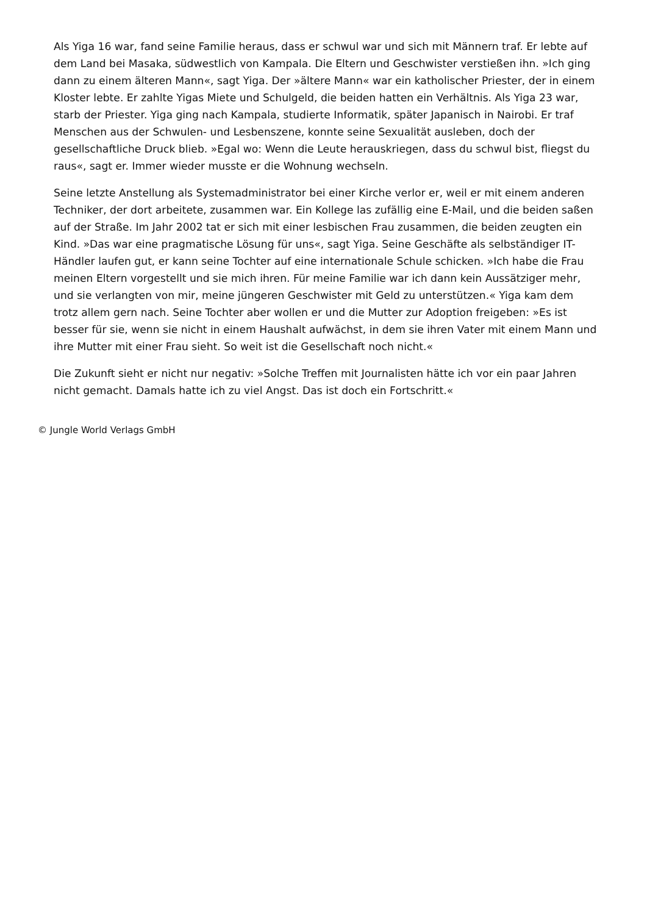Als Yiga 16 war, fand seine Familie heraus, dass er schwul war und sich mit Männern traf. Er lebte auf dem Land bei Masaka, südwestlich von Kampala. Die Eltern und Geschwister verstießen ihn. »Ich ging dann zu einem älteren Mann«, sagt Yiga. Der »ältere Mann« war ein katholischer Priester, der in einem Kloster lebte. Er zahlte Yigas Miete und Schulgeld, die beiden hatten ein Verhältnis. Als Yiga 23 war, starb der Priester. Yiga ging nach Kampala, studierte Informatik, später Japanisch in Nairobi. Er traf Menschen aus der Schwulen- und Lesbenszene, konnte seine Sexualität ausleben, doch der gesellschaftliche Druck blieb. »Egal wo: Wenn die Leute herauskriegen, dass du schwul bist, fliegst du raus«, sagt er. Immer wieder musste er die Wohnung wechseln.
Seine letzte Anstellung als Systemadministrator bei einer Kirche verlor er, weil er mit einem anderen Techniker, der dort arbeitete, zusammen war. Ein Kollege las zufällig eine E-Mail, und die beiden saßen auf der Straße. Im Jahr 2002 tat er sich mit einer lesbischen Frau zusammen, die beiden zeugten ein Kind. »Das war eine pragmatische Lösung für uns«, sagt Yiga. Seine Geschäfte als selbständiger IT-Händler laufen gut, er kann seine Tochter auf eine internationale Schule schicken. »Ich habe die Frau meinen Eltern vorgestellt und sie mich ihren. Für meine Familie war ich dann kein Aussätziger mehr, und sie verlangten von mir, meine jüngeren Geschwister mit Geld zu unterstützen.« Yiga kam dem trotz allem gern nach. Seine Tochter aber wollen er und die Mutter zur Adoption freigeben: »Es ist besser für sie, wenn sie nicht in einem Haushalt aufwächst, in dem sie ihren Vater mit einem Mann und ihre Mutter mit einer Frau sieht. So weit ist die Gesellschaft noch nicht.«
Die Zukunft sieht er nicht nur negativ: »Solche Treffen mit Journalisten hätte ich vor ein paar Jahren nicht gemacht. Damals hatte ich zu viel Angst. Das ist doch ein Fortschritt.«
© Jungle World Verlags GmbH